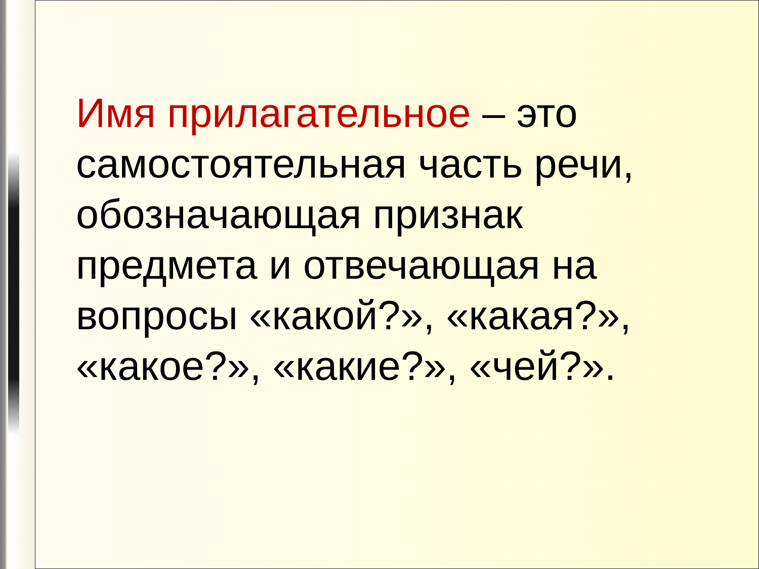Имя прилагательное – это самостоятельная часть речи, обозначающая признак предмета и отвечающая на вопросы «какой?», «какая?», «какое?», «какие?», «чей?».